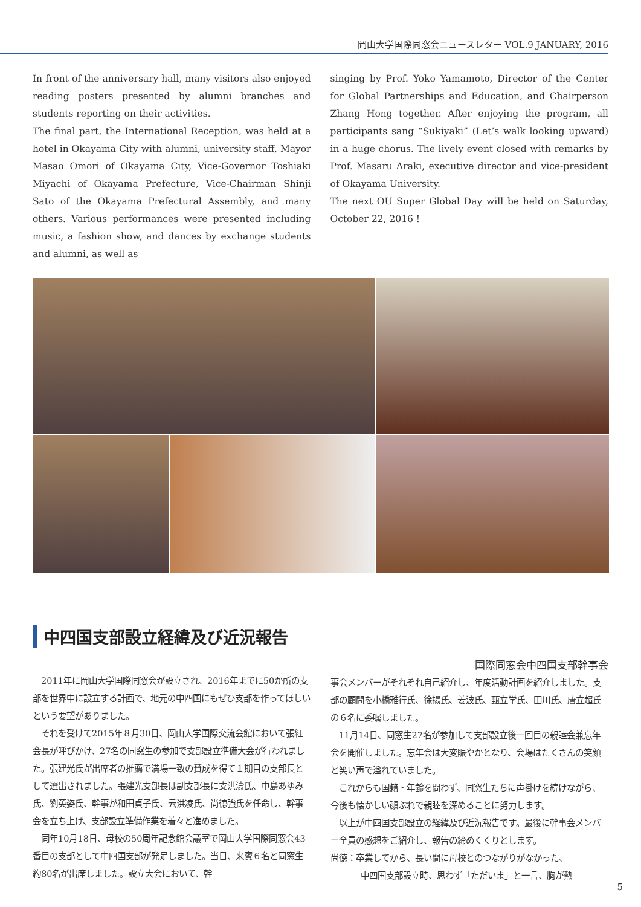岡山大学国際同窓会ニュースレター VOL.9 JANUARY, 2016
In front of the anniversary hall, many visitors also enjoyed reading posters presented by alumni branches and students reporting on their activities.
The final part, the International Reception, was held at a hotel in Okayama City with alumni, university staff, Mayor Masao Omori of Okayama City, Vice-Governor Toshiaki Miyachi of Okayama Prefecture, Vice-Chairman Shinji Sato of the Okayama Prefectural Assembly, and many others. Various performances were presented including music, a fashion show, and dances by exchange students and alumni, as well as
singing by Prof. Yoko Yamamoto, Director of the Center for Global Partnerships and Education, and Chairperson Zhang Hong together. After enjoying the program, all participants sang “Sukiyaki” (Let’s walk looking upward) in a huge chorus. The lively event closed with remarks by Prof. Masaru Araki, executive director and vice-president of Okayama University.
The next OU Super Global Day will be held on Saturday, October 22, 2016 !
中四国支部設立経緯及び近況報告
　2011年に岡山大学国際同窓会が設立され、2016年までに50か所の支部を世界中に設立する計画で、地元の中四国にもぜひ支部を作ってほしいという要望がありました。
　それを受けて2015年８月30日、岡山大学国際交流会館において張紅会長が呼びかけ、27名の同窓生の参加で支部設立準備大会が行われました。張建光氏が出席者の推薦で満場一致の賛成を得て１期目の支部長として選出されました。張建光支部長は副支部長に支洪濤氏、中島あゆみ氏、劉英姿氏、幹事が和田貞子氏、云洪凌氏、尚徳強氏を任命し、幹事会を立ち上げ、支部設立準備作業を着々と進めました。
　同年10月18日、母校の50周年記念館会議室で岡山大学国際同窓会43番目の支部として中四国支部が発足しました。当日、来賓６名と同窓生約80名が出席しました。設立大会において、幹
国際同窓会中四国支部幹事会
事会メンバーがそれぞれ自己紹介し、年度活動計画を紹介しました。支部の顧問を小橋雅行氏、徐揚氏、姜波氏、甄立学氏、田川氏、唐立超氏の６名に委嘱しました。
　11月14日、同窓生27名が参加して支部設立後一回目の親睦会兼忘年会を開催しました。忘年会は大変賑やかとなり、会場はたくさんの笑顔と笑い声で溢れていました。
　これからも国籍・年齢を問わず、同窓生たちに声掛けを続けながら、今後も懐かしい顔ぶれで親睦を深めることに努力します。
　以上が中四国支部設立の経緯及び近況報告です。最後に幹事会メンバー全員の感想をご紹介し、報告の締めくくりとします。
尚徳：卒業してから、長い間に母校とのつながりがなかった、
中四国支部設立時、思わず「ただいま」と一言、胸が熱
5